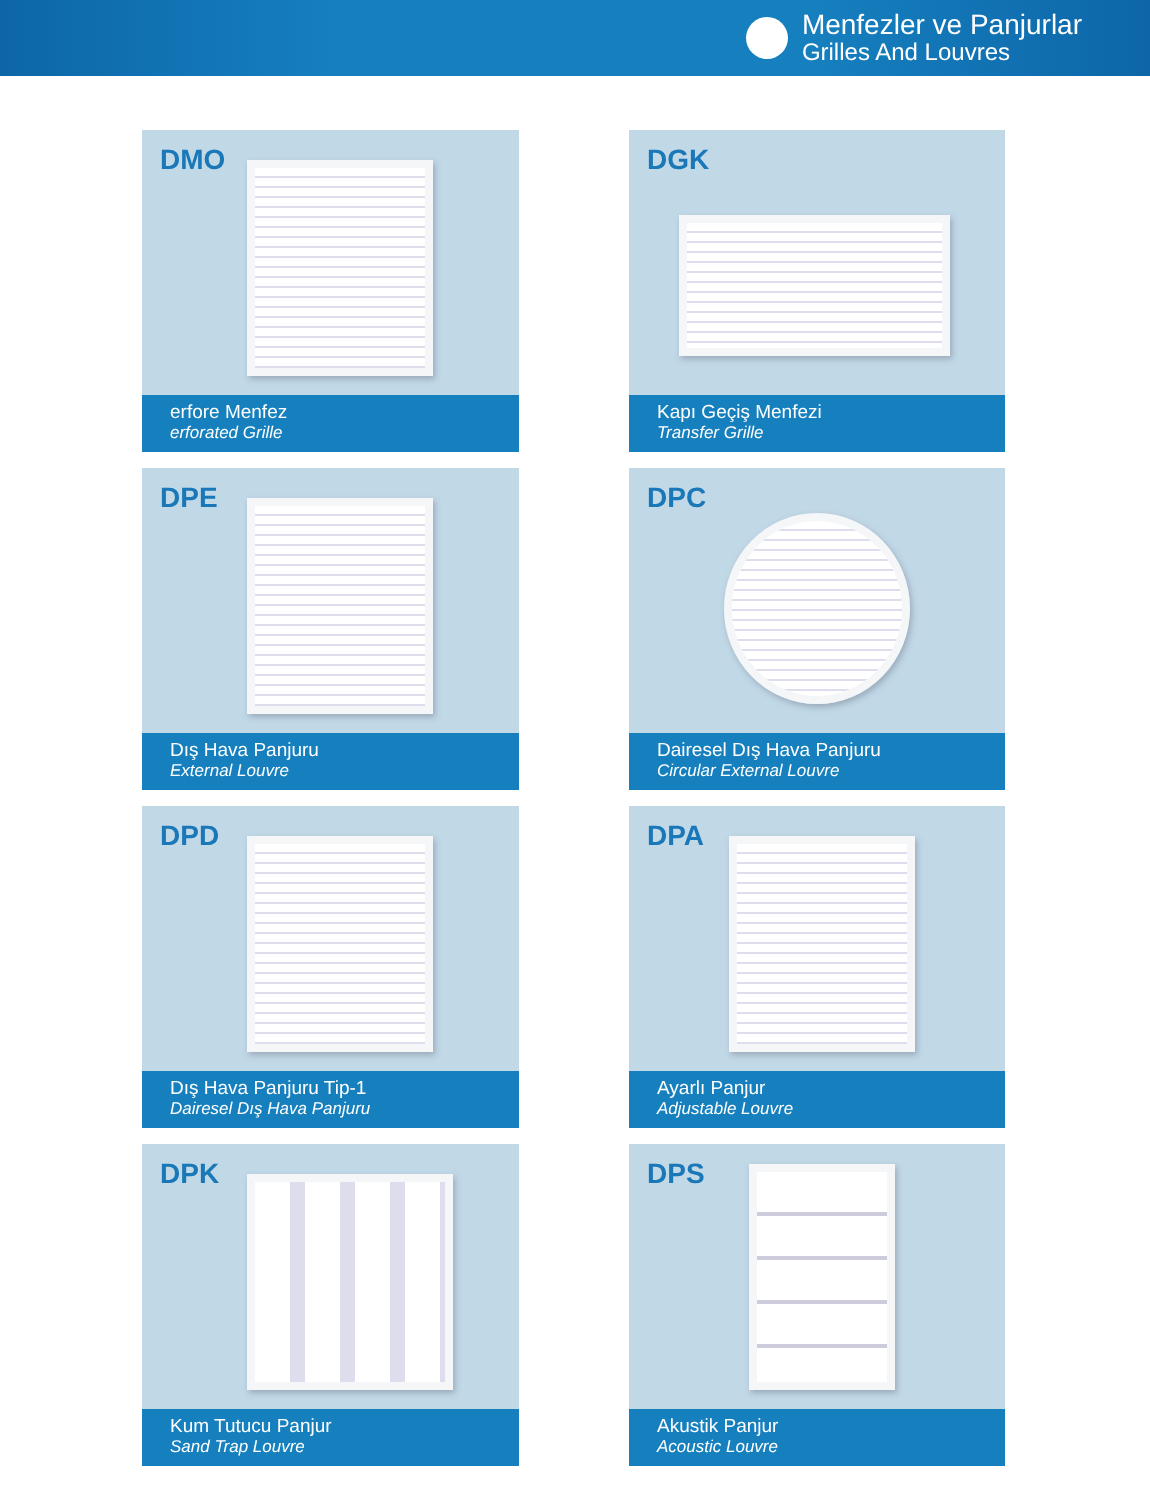Menfezler ve Panjurlar
Grilles And Louvres
DMO
erfore Menfez
erforated Grille
DGK
Kapı Geçiş Menfezi
Transfer Grille
DPE
Dış Hava Panjuru
External Louvre
DPC
Dairesel Dış Hava Panjuru
Circular External Louvre
DPD
Dış Hava Panjuru Tip-1
Dairesel Dış Hava Panjuru
DPA
Ayarlı Panjur
Adjustable Louvre
DPK
Kum Tutucu Panjur
Sand Trap Louvre
DPS
Akustik Panjur
Acoustic Louvre